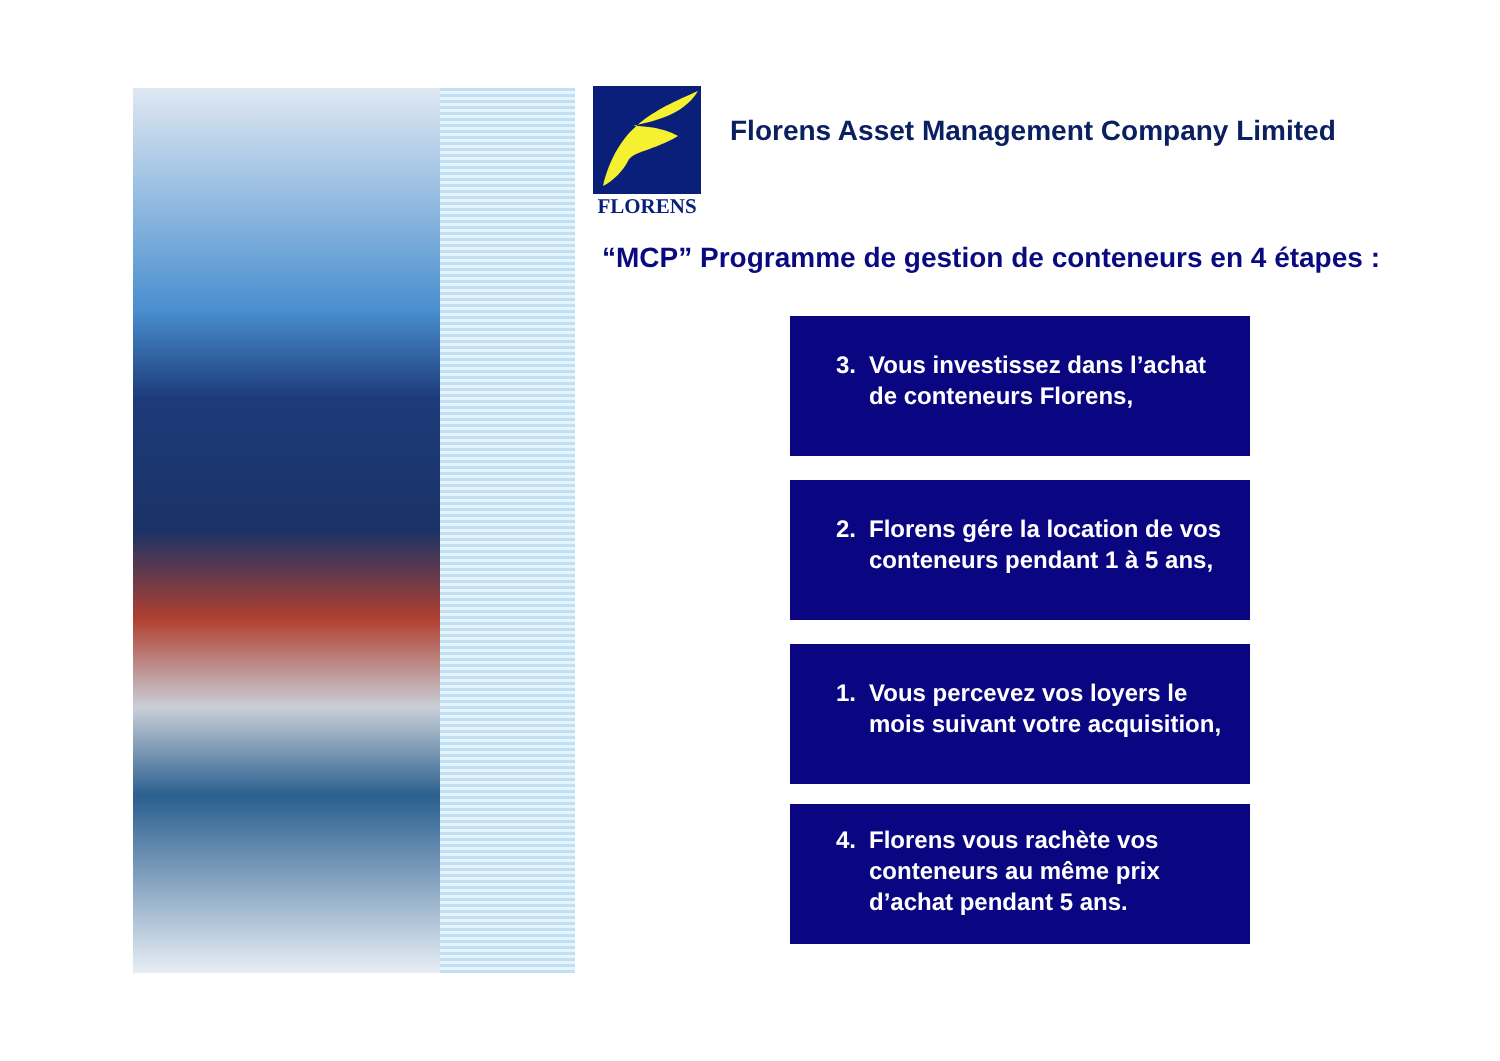FLORENS
Florens Asset Management Company Limited
“MCP” Programme de gestion de conteneurs en 4 étapes :
3. Vous investissez dans l’achat de conteneurs Florens,
2. Florens gére la location de vos conteneurs pendant 1 à 5 ans,
1. Vous percevez vos loyers le mois suivant votre acquisition,
4. Florens vous rachète vos conteneurs au même prix d’achat pendant 5 ans.